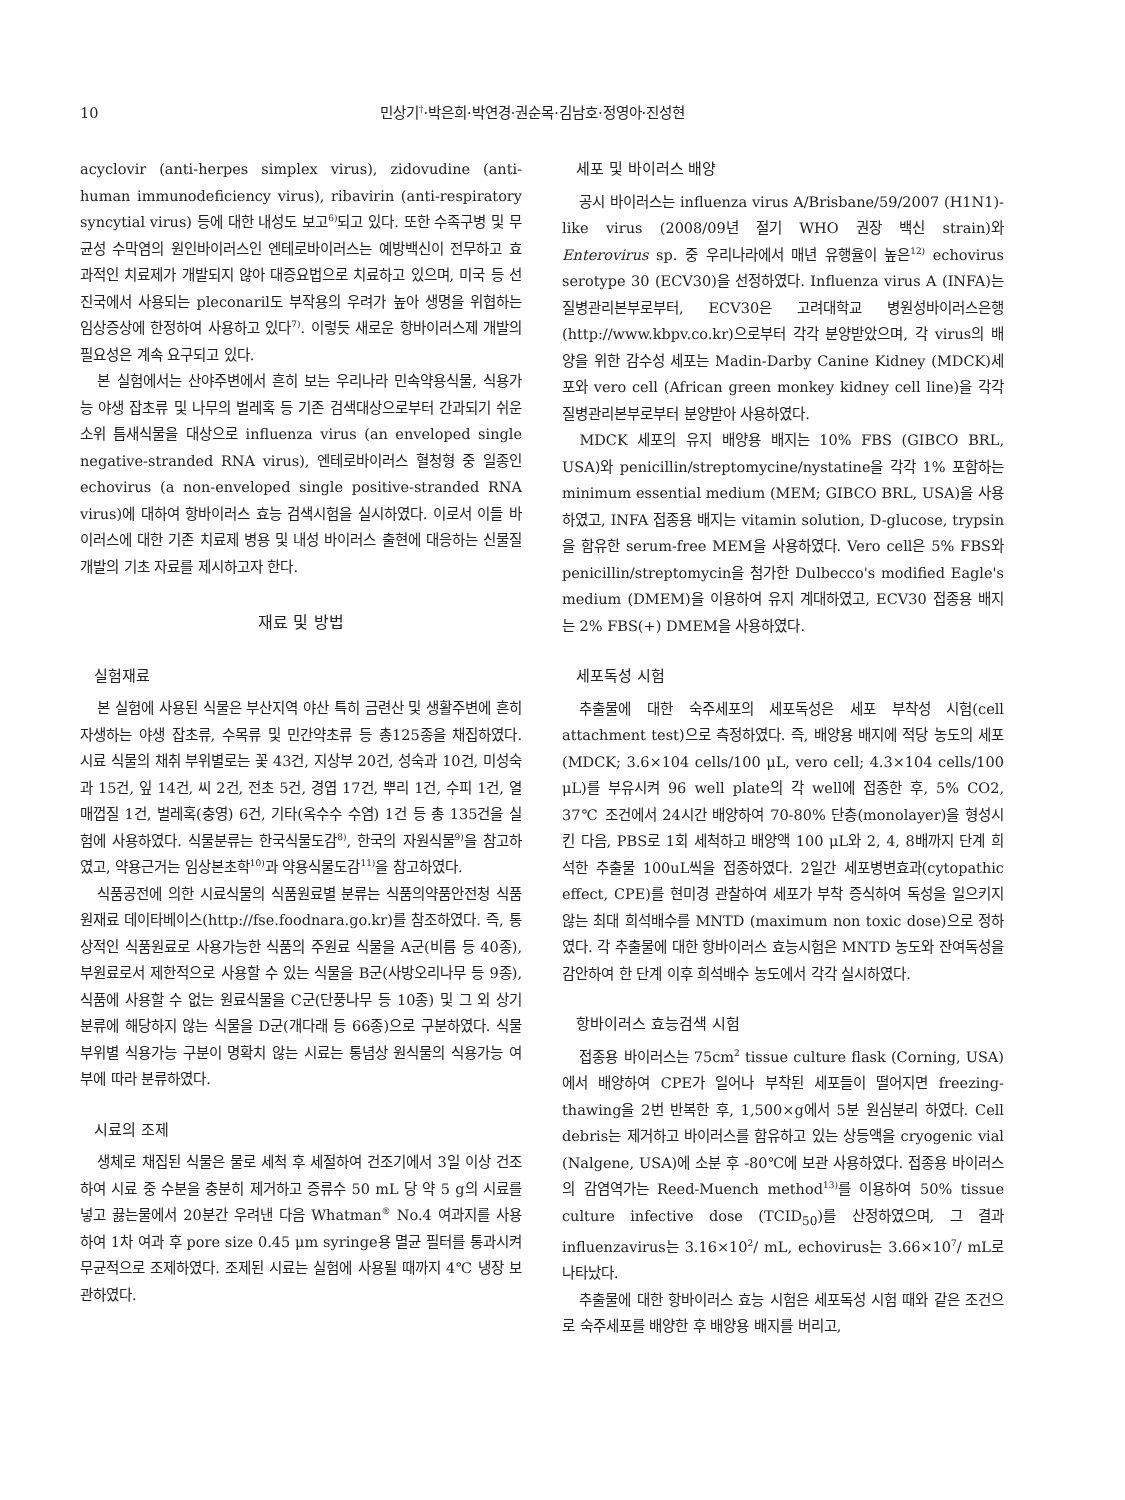10 민상기<sup>†</sup>·박은희·박연경·권순목·김남호·정영아·진성현
acyclovir (anti-herpes simplex virus), zidovudine (anti-human immunodeficiency virus), ribavirin (anti-respiratory syncytial virus) 등에 대한 내성도 보고<sup>6)</sup>되고 있다. 또한 수족구병 및 무균성 수막염의 원인바이러스인 엔테로바이러스는 예방백신이 전무하고 효과적인 치료제가 개발되지 않아 대증요법으로 치료하고 있으며, 미국 등 선진국에서 사용되는 pleconaril도 부작용의 우려가 높아 생명을 위협하는 임상증상에 한정하여 사용하고 있다<sup>7)</sup>. 이렇듯 새로운 항바이러스제 개발의 필요성은 계속 요구되고 있다.
본 실험에서는 산야주변에서 흔히 보는 우리나라 민속약용식물, 식용가능 야생 잡초류 및 나무의 벌레혹 등 기존 검색대상으로부터 간과되기 쉬운 소위 틈새식물을 대상으로 influenza virus (an enveloped single negative-stranded RNA virus), 엔테로바이러스 혈청형 중 일종인 echovirus (a non-enveloped single positive-stranded RNA virus)에 대하여 항바이러스 효능 검색시험을 실시하였다. 이로서 이들 바이러스에 대한 기존 치료제 병용 및 내성 바이러스 출현에 대응하는 신물질 개발의 기초 자료를 제시하고자 한다.
재료 및 방법
실험재료
본 실험에 사용된 식물은 부산지역 야산 특히 금련산 및 생활주변에 흔히 자생하는 야생 잡초류, 수목류 및 민간약초류 등 총125종을 채집하였다. 시료 식물의 채취 부위별로는 꽃 43건, 지상부 20건, 성숙과 10건, 미성숙과 15건, 잎 14건, 씨 2건, 전초 5건, 경엽 17건, 뿌리 1건, 수피 1건, 열매껍질 1건, 벌레혹(충영) 6건, 기타(옥수수 수염) 1건 등 총 135건을 실험에 사용하였다. 식물분류는 한국식물도감<sup>8)</sup>, 한국의 자원식물<sup>9)</sup>을 참고하였고, 약용근거는 임상본초학<sup>10)</sup>과 약용식물도감<sup>11)</sup>을 참고하였다.
식품공전에 의한 시료식물의 식품원료별 분류는 식품의약품안전청 식품원재료 데이타베이스(http://fse.foodnara.go.kr)를 참조하였다. 즉, 통상적인 식품원료로 사용가능한 식품의 주원료 식물을 A군(비름 등 40종), 부원료로서 제한적으로 사용할 수 있는 식물을 B군(사방오리나무 등 9종), 식품에 사용할 수 없는 원료식물을 C군(단풍나무 등 10종) 및 그 외 상기 분류에 해당하지 않는 식물을 D군(개다래 등 66종)으로 구분하였다. 식물 부위별 식용가능 구분이 명확치 않는 시료는 통념상 원식물의 식용가능 여부에 따라 분류하였다.
시료의 조제
생체로 채집된 식물은 물로 세척 후 세절하여 건조기에서 3일 이상 건조하여 시료 중 수분을 충분히 제거하고 증류수 50 mL 당 약 5 g의 시료를 넣고 끓는물에서 20분간 우려낸 다음 Whatman<sup>®</sup> No.4 여과지를 사용하여 1차 여과 후 pore size 0.45 μm syringe용 멸균 필터를 통과시켜 무균적으로 조제하였다. 조제된 시료는 실험에 사용될 때까지 4℃ 냉장 보관하였다.
세포 및 바이러스 배양
공시 바이러스는 influenza virus A/Brisbane/59/2007 (H1N1)-like virus (2008/09년 절기 WHO 권장 백신 strain)와 Enterovirus sp. 중 우리나라에서 매년 유행율이 높은<sup>12)</sup> echovirus serotype 30 (ECV30)을 선정하였다. Influenza virus A (INFA)는 질병관리본부로부터, ECV30은 고려대학교 병원성바이러스은행(http://www.kbpv.co.kr)으로부터 각각 분양받았으며, 각 virus의 배양을 위한 감수성 세포는 Madin-Darby Canine Kidney (MDCK)세포와 vero cell (African green monkey kidney cell line)을 각각 질병관리본부로부터 분양받아 사용하였다.
MDCK 세포의 유지 배양용 배지는 10% FBS (GIBCO BRL, USA)와 penicillin/streptomycine/nystatine을 각각 1% 포함하는 minimum essential medium (MEM; GIBCO BRL, USA)을 사용하였고, INFA 접종용 배지는 vitamin solution, D-glucose, trypsin을 함유한 serum-free MEM을 사용하였다. Vero cell은 5% FBS와 penicillin/streptomycin을 첨가한 Dulbecco's modified Eagle's medium (DMEM)을 이용하여 유지 계대하였고, ECV30 접종용 배지는 2% FBS(+) DMEM을 사용하였다.
세포독성 시험
추출물에 대한 숙주세포의 세포독성은 세포 부착성 시험(cell attachment test)으로 측정하였다. 즉, 배양용 배지에 적당 농도의 세포(MDCK; 3.6×104 cells/100 μL, vero cell; 4.3×104 cells/100 μL)를 부유시켜 96 well plate의 각 well에 접종한 후, 5% CO2, 37℃ 조건에서 24시간 배양하여 70-80% 단층(monolayer)을 형성시킨 다음, PBS로 1회 세척하고 배양액 100 μL와 2, 4, 8배까지 단계 희석한 추출물 100uL씩을 접종하였다. 2일간 세포병변효과(cytopathic effect, CPE)를 현미경 관찰하여 세포가 부착 증식하여 독성을 일으키지 않는 최대 희석배수를 MNTD (maximum non toxic dose)으로 정하였다. 각 추출물에 대한 항바이러스 효능시험은 MNTD 농도와 잔여독성을 감안하여 한 단계 이후 희석배수 농도에서 각각 실시하였다.
항바이러스 효능검색 시험
접종용 바이러스는 75cm<sup>2</sup> tissue culture flask (Corning, USA)에서 배양하여 CPE가 일어나 부착된 세포들이 떨어지면 freezing-thawing을 2번 반복한 후, 1,500×g에서 5분 원심분리 하였다. Cell debris는 제거하고 바이러스를 함유하고 있는 상등액을 cryogenic vial (Nalgene, USA)에 소분 후 -80℃에 보관 사용하였다. 접종용 바이러스의 감염역가는 Reed-Muench method<sup>13)</sup>를 이용하여 50% tissue culture infective dose (TCID<sub>50</sub>)를 산정하였으며, 그 결과 influenzavirus는 3.16×10<sup>2</sup>/ mL, echovirus는 3.66×10<sup>7</sup>/ mL로 나타났다.
추출물에 대한 항바이러스 효능 시험은 세포독성 시험 때와 같은 조건으로 숙주세포를 배양한 후 배양용 배지를 버리고,